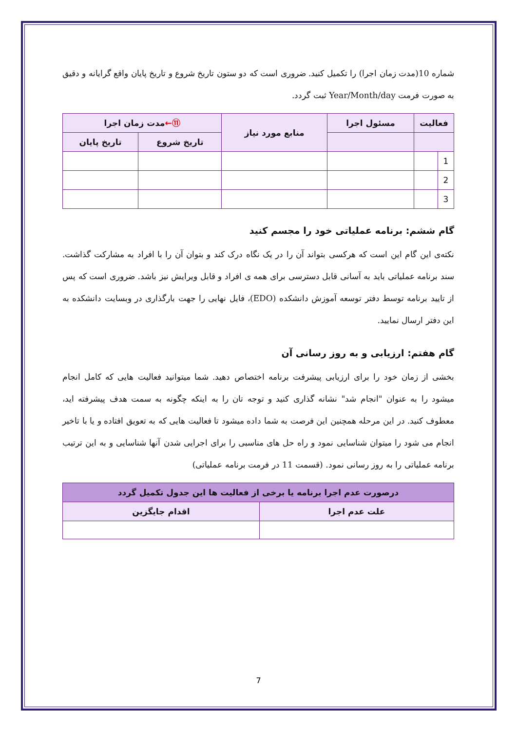شماره 10(مدت زمان اجرا) را تکمیل کنید. ضروری است که دو ستون تاریخ شروع و تاریخ پایان واقع گرایانه و دقیق به صورت فرمت Year/Month/day ثبت گردد.
| فعالیت | | مسئول اجرا | منابع مورد نیاز | ⑪← مدت زمان اجرا | |
| --- | --- | --- | --- | --- | --- |
| | | | | تاریخ شروع | تاریخ پایان |
| 1 | | | | | |
| 2 | | | | | |
| 3 | | | | | |
گام ششم: برنامه عملیاتی خود را مجسم کنید
نکته‌ی این گام این است که هرکسی بتواند آن را در یک نگاه درک کند و بتوان آن را با افراد به مشارکت گذاشت. سند برنامه عملیاتی باید به آسانی قابل دسترسی برای همه ی افراد و قابل ویرایش نیز باشد. ضروری است که پس از تایید برنامه توسط دفتر توسعه آموزش دانشکده (EDO)، فایل نهایی را جهت بارگذاری در وبسایت دانشکده به این دفتر ارسال نمایید.
گام هفتم: ارزیابی و به روز رسانی آن
بخشی از زمان خود را برای ارزیابی پیشرفت برنامه اختصاص دهید. شما میتوانید فعالیت هایی که کامل انجام میشود را به عنوان "انجام شد" نشانه گذاری کنید و توجه تان را به اینکه چگونه به سمت هدف پیشرفته اید، معطوف کنید. در این مرحله همچنین این فرصت به شما داده میشود تا فعالیت هایی که به تعویق افتاده و یا با تاخیر انجام می شود را میتوان شناسایی نمود و راه حل های مناسبی را برای اجرایی شدن آنها شناسایی و به این ترتیب برنامه عملیاتی را به روز رسانی نمود. (قسمت 11 در فرمت برنامه عملیاتی)
| درصورت عدم اجرا برنامه یا برخی از فعالیت ها این جدول تکمیل گردد | |
| --- | --- |
| علت عدم اجرا | اقدام جایگزین |
7